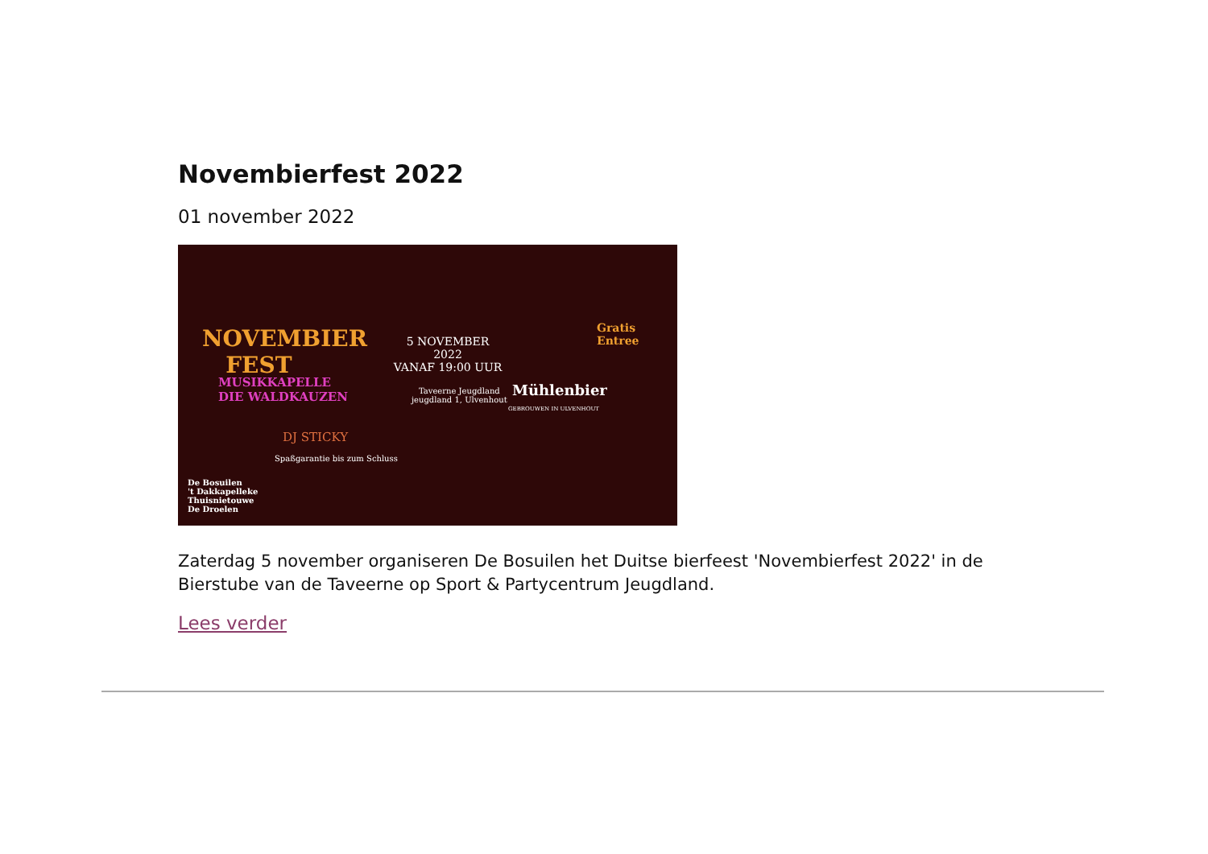Novembierfest 2022
01 november 2022
NOVEMBIER
FEST
MUSIKKAPELLE
DIE WALDKAUZEN
5 NOVEMBER
2022
VANAF 19:00 UUR
Taveerne Jeugdland
jeugdland 1, Ulvenhout
Gratis
Entree
Mühlenbier
GEBROUWEN IN ULVENHOUT
DJ STICKY
Spaßgarantie bis zum Schluss
De Bosuilen
't Dakkapelleke
Thuisnietouwe
De Droelen
Zaterdag 5 november organiseren De Bosuilen het Duitse bierfeest 'Novembierfest 2022' in de Bierstube van de Taveerne op Sport & Partycentrum Jeugdland.
Lees verder